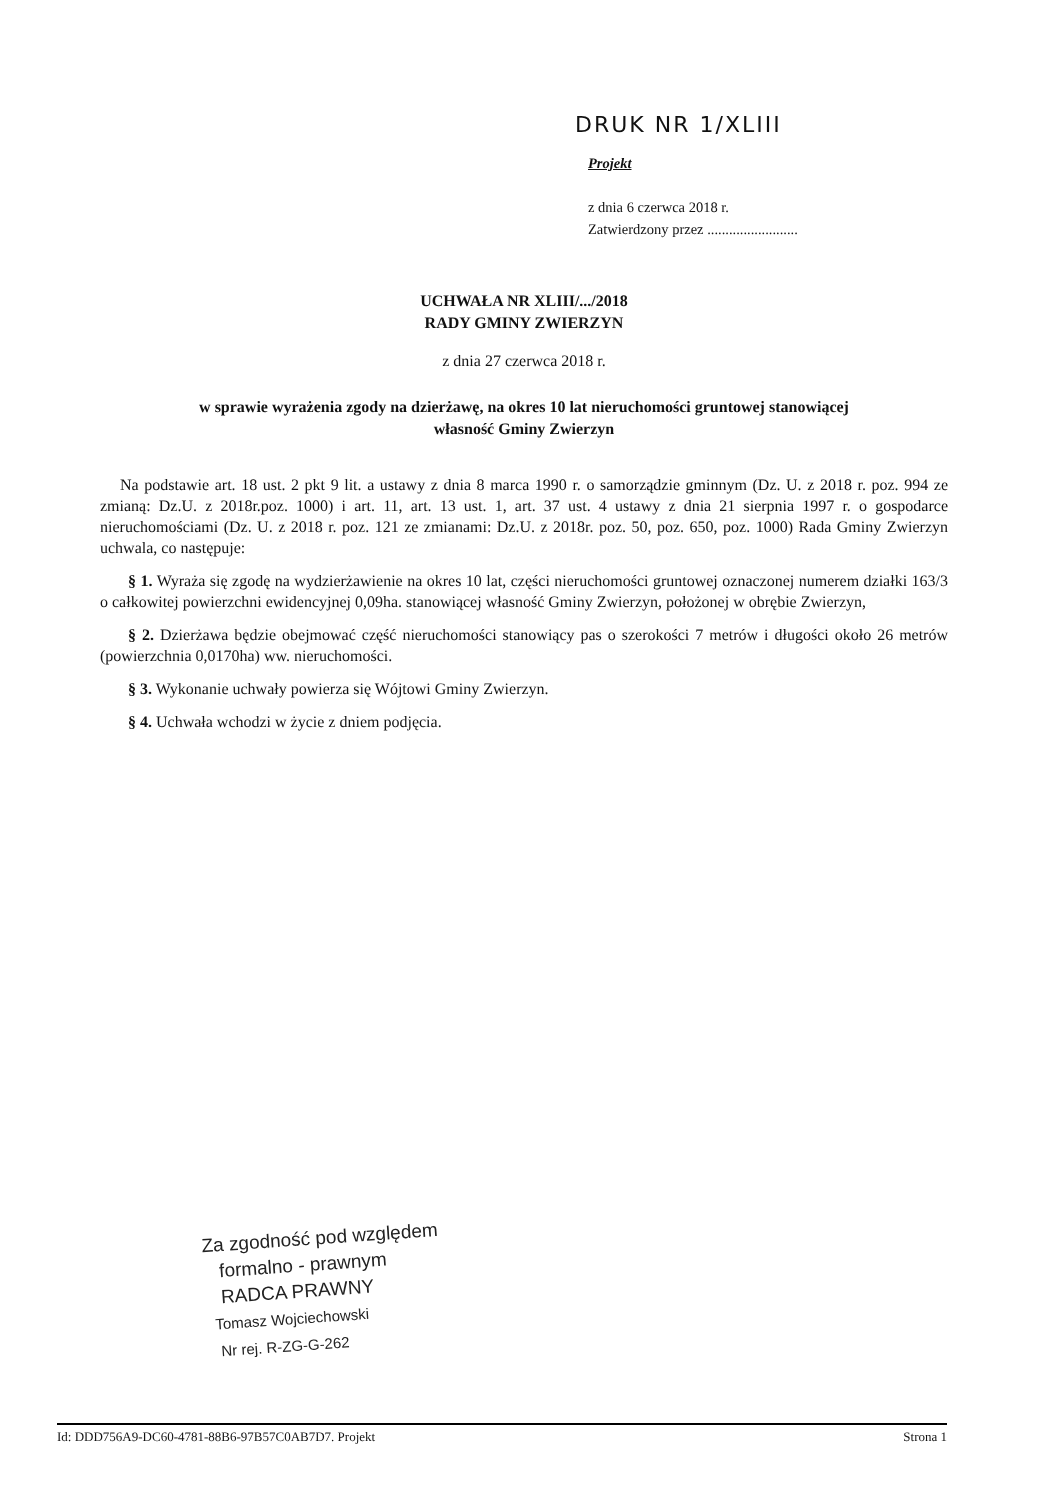DRUK NR 1/XLIII
Projekt
z dnia 6 czerwca 2018 r.
Zatwierdzony przez .........................
UCHWAŁA NR XLIII/.../2018
RADY GMINY ZWIERZYN
z dnia 27 czerwca 2018 r.
w sprawie wyrażenia zgody na dzierżawę, na okres 10 lat nieruchomości gruntowej stanowiącej
własność Gminy Zwierzyn
Na podstawie art. 18 ust. 2 pkt 9 lit. a ustawy z dnia 8 marca 1990 r. o samorządzie gminnym (Dz. U. z 2018 r. poz. 994 ze zmianą: Dz.U. z 2018r.poz. 1000) i art. 11, art. 13 ust. 1, art. 37 ust. 4 ustawy z dnia 21 sierpnia 1997 r. o gospodarce nieruchomościami (Dz. U. z 2018 r. poz. 121 ze zmianami: Dz.U. z 2018r. poz. 50, poz. 650, poz. 1000) Rada Gminy Zwierzyn uchwala, co następuje:
§ 1. Wyraża się zgodę na wydzierżawienie na okres 10 lat, części nieruchomości gruntowej oznaczonej numerem działki 163/3 o całkowitej powierzchni ewidencyjnej 0,09ha. stanowiącej własność Gminy Zwierzyn, położonej w obrębie Zwierzyn,
§ 2. Dzierżawa będzie obejmować część nieruchomości stanowiący pas o szerokości 7 metrów i długości około 26 metrów (powierzchnia 0,0170ha) ww. nieruchomości.
§ 3. Wykonanie uchwały powierza się Wójtowi Gminy Zwierzyn.
§ 4. Uchwała wchodzi w życie z dniem podjęcia.
Za zgodność pod względem
formalno - prawnym
RADCA PRAWNY
Tomasz Wojciechowski
Nr rej. R-ZG-G-262
Id: DDD756A9-DC60-4781-88B6-97B57C0AB7D7. Projekt Strona 1